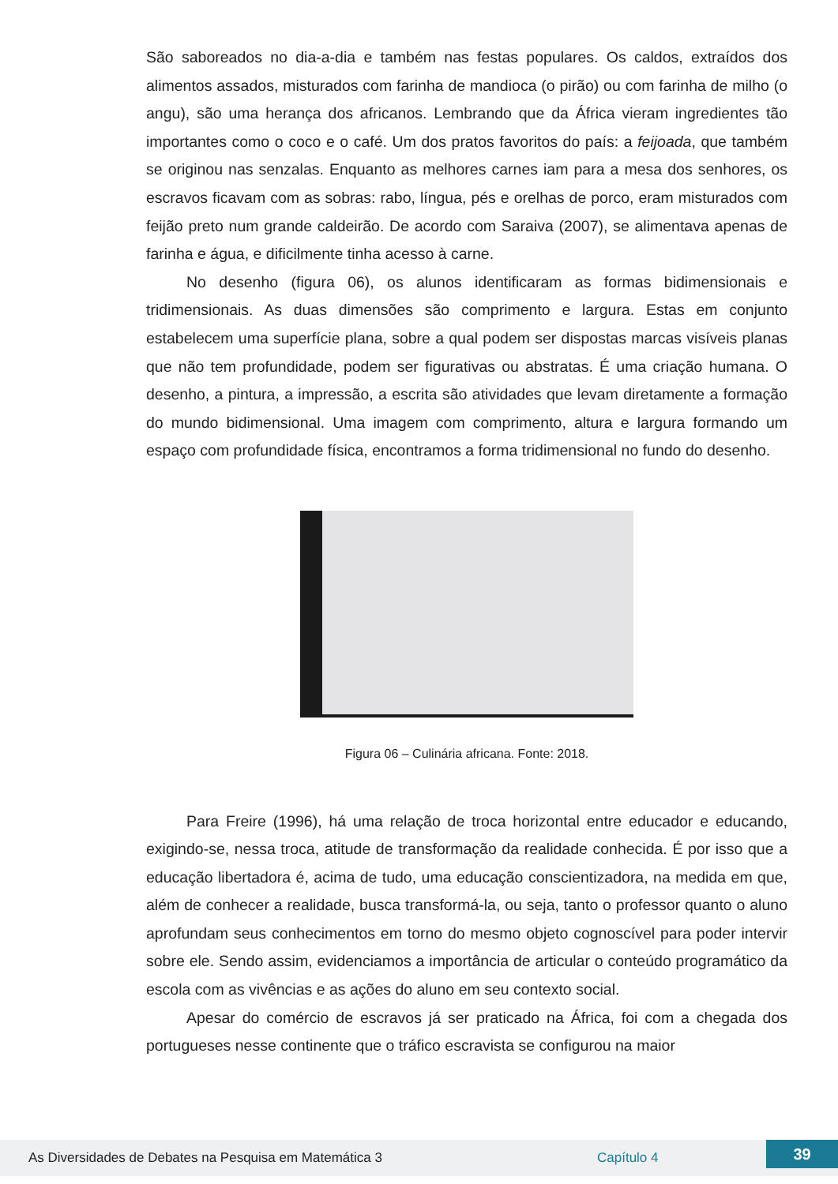São saboreados no dia-a-dia e também nas festas populares. Os caldos, extraídos dos alimentos assados, misturados com farinha de mandioca (o pirão) ou com farinha de milho (o angu), são uma herança dos africanos. Lembrando que da África vieram ingredientes tão importantes como o coco e o café. Um dos pratos favoritos do país: a feijoada, que também se originou nas senzalas. Enquanto as melhores carnes iam para a mesa dos senhores, os escravos ficavam com as sobras: rabo, língua, pés e orelhas de porco, eram misturados com feijão preto num grande caldeirão. De acordo com Saraiva (2007), se alimentava apenas de farinha e água, e dificilmente tinha acesso à carne.
No desenho (figura 06), os alunos identificaram as formas bidimensionais e tridimensionais. As duas dimensões são comprimento e largura. Estas em conjunto estabelecem uma superfície plana, sobre a qual podem ser dispostas marcas visíveis planas que não tem profundidade, podem ser figurativas ou abstratas. É uma criação humana. O desenho, a pintura, a impressão, a escrita são atividades que levam diretamente a formação do mundo bidimensional. Uma imagem com comprimento, altura e largura formando um espaço com profundidade física, encontramos a forma tridimensional no fundo do desenho.
Figura 06 – Culinária africana. Fonte: 2018.
Para Freire (1996), há uma relação de troca horizontal entre educador e educando, exigindo-se, nessa troca, atitude de transformação da realidade conhecida. É por isso que a educação libertadora é, acima de tudo, uma educação conscientizadora, na medida em que, além de conhecer a realidade, busca transformá-la, ou seja, tanto o professor quanto o aluno aprofundam seus conhecimentos em torno do mesmo objeto cognoscível para poder intervir sobre ele. Sendo assim, evidenciamos a importância de articular o conteúdo programático da escola com as vivências e as ações do aluno em seu contexto social.
Apesar do comércio de escravos já ser praticado na África, foi com a chegada dos portugueses nesse continente que o tráfico escravista se configurou na maior
As Diversidades de Debates na Pesquisa em Matemática 3 Capítulo 4 39